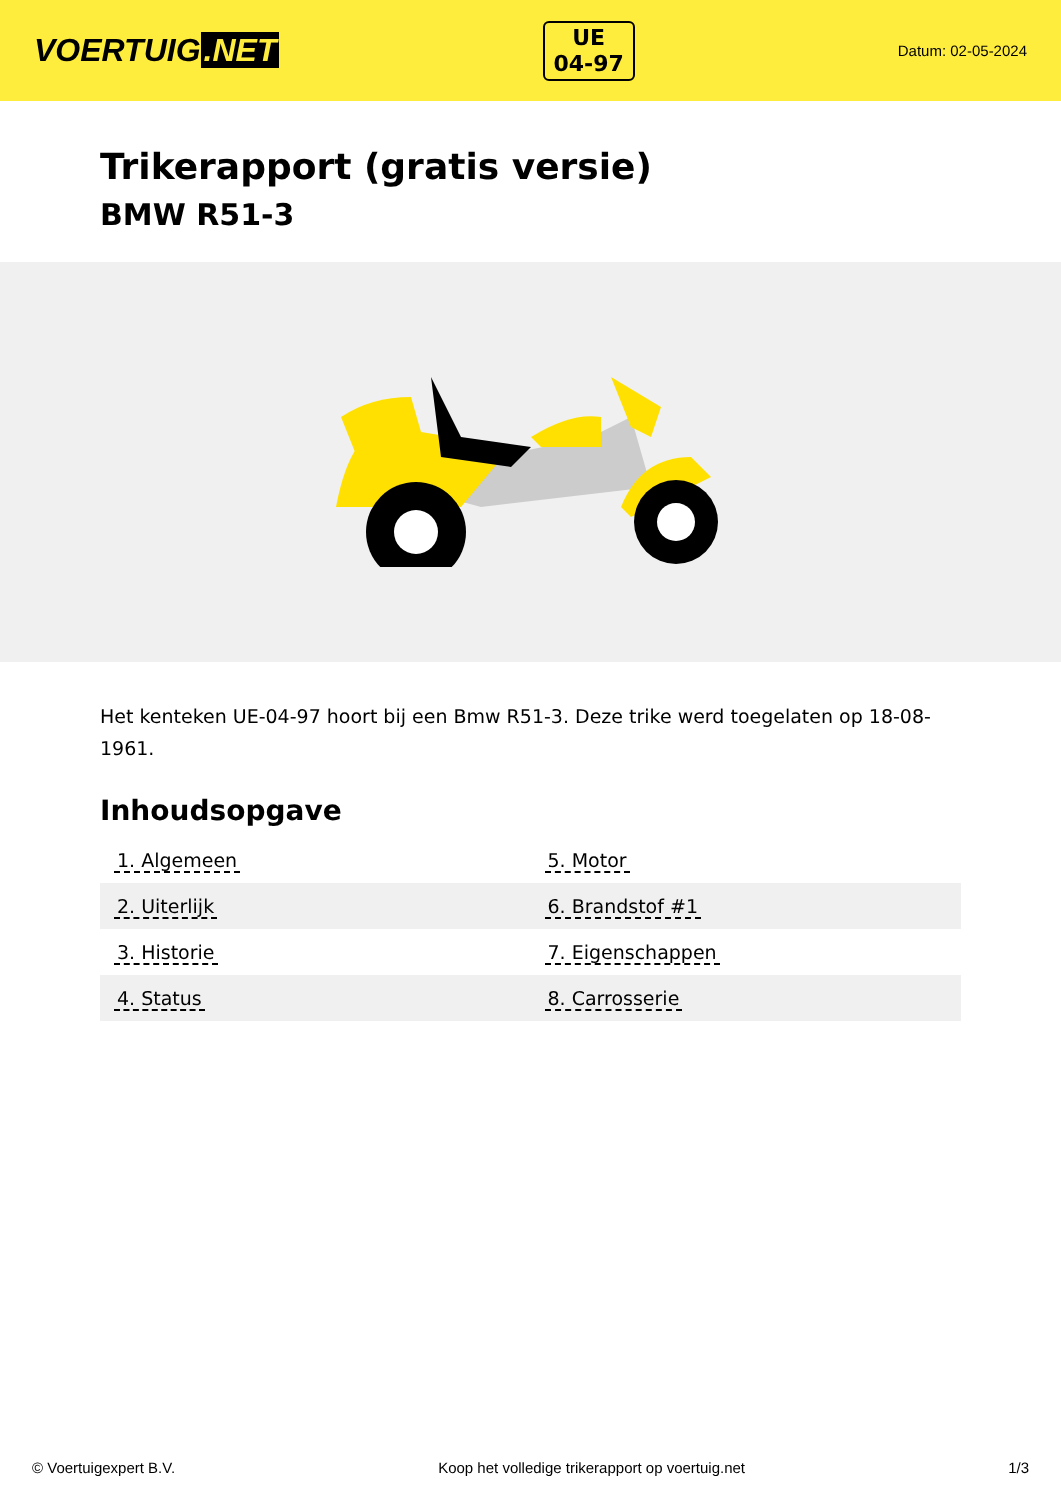VOERTUIG.NET
UE
04-97
Datum: 02-05-2024
Trikerapport (gratis versie)
BMW R51-3
Het kenteken UE-04-97 hoort bij een Bmw R51-3. Deze trike werd toegelaten op 18-08-1961.
Inhoudsopgave
| 1. Algemeen | 5. Motor |
| 2. Uiterlijk | 6. Brandstof #1 |
| 3. Historie | 7. Eigenschappen |
| 4. Status | 8. Carrosserie |
© Voertuigexpert B.V. Koop het volledige trikerapport op voertuig.net
1/3